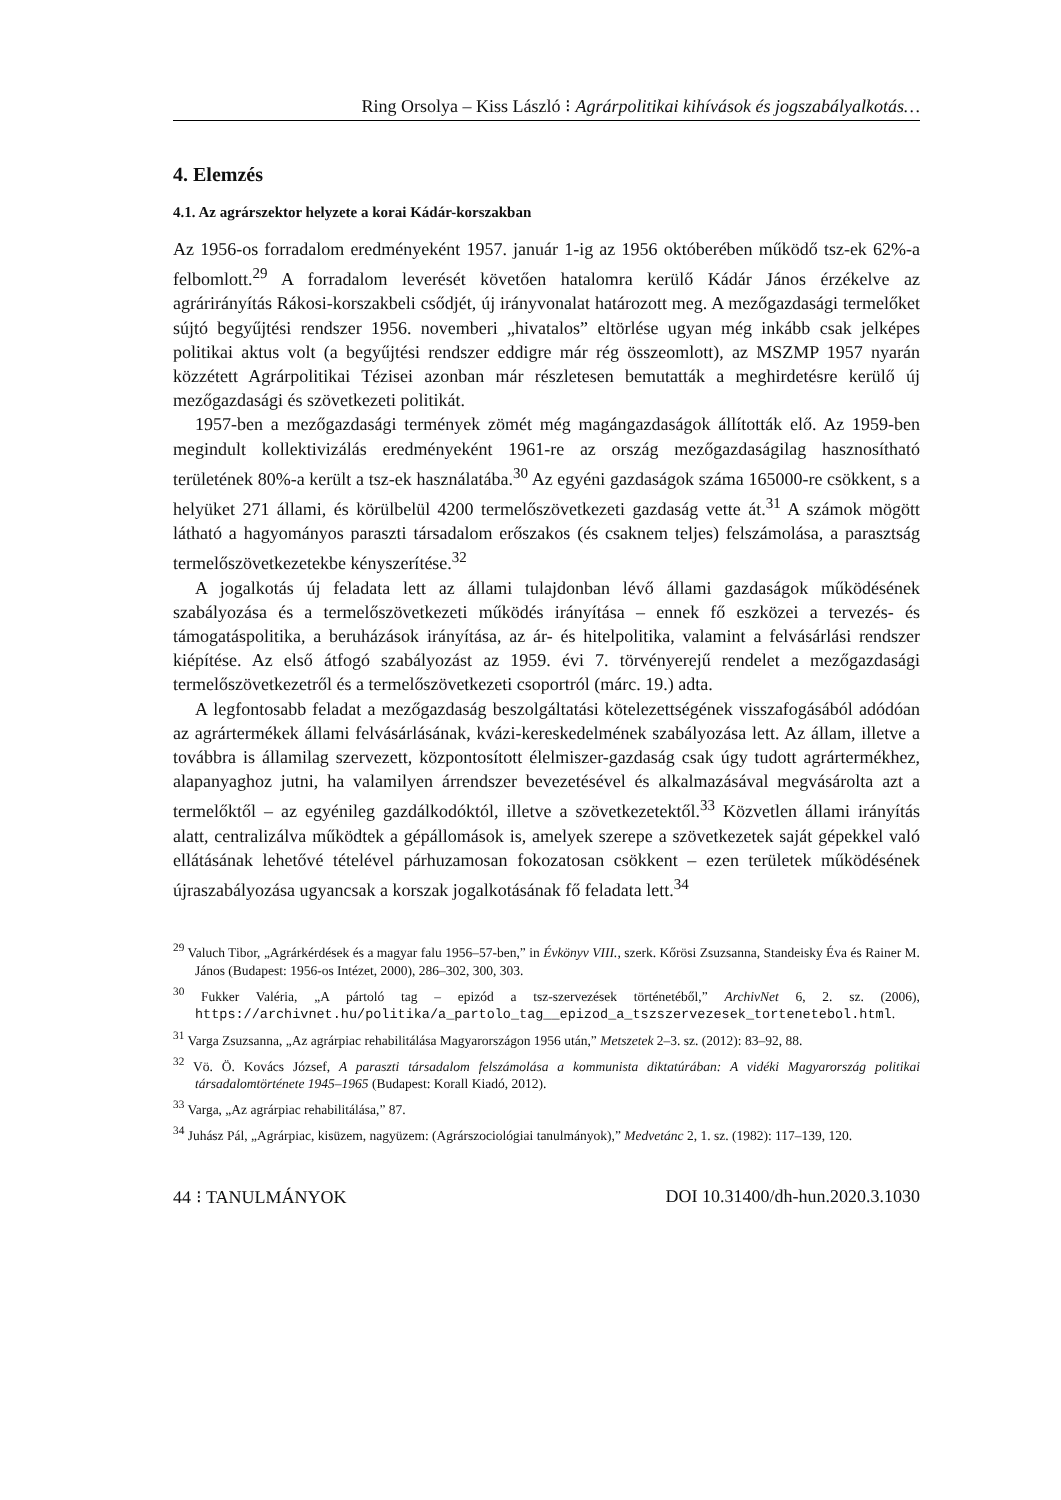Ring Orsolya – Kiss László ⁝ Agrárpolitikai kihívások és jogszabályalkotás…
4. Elemzés
4.1. Az agrárszektor helyzete a korai Kádár-korszakban
Az 1956-os forradalom eredményeként 1957. január 1-ig az 1956 októberében működő tsz-ek 62%-a felbomlott.<sup>29</sup> A forradalom leverését követően hatalomra kerülő Kádár János érzékelve az agrárirányítás Rákosi-korszakbeli csődjét, új irányvonalat határozott meg. A mezőgazdasági termelőket sújtó begyűjtési rendszer 1956. novemberi „hivatalos” eltörlése ugyan még inkább csak jelképes politikai aktus volt (a begyűjtési rendszer eddigre már rég összeomlott), az MSZMP 1957 nyarán közzétett Agrárpolitikai Tézisei azonban már részletesen bemutatták a meghirdetésre kerülő új mezőgazdasági és szövetkezeti politikát.
1957-ben a mezőgazdasági termények zömét még magángazdaságok állították elő. Az 1959-ben megindult kollektivizálás eredményeként 1961-re az ország mezőgazdaságilag hasznosítható területének 80%-a került a tsz-ek használatába.<sup>30</sup> Az egyéni gazdaságok száma 165000-re csökkent, s a helyüket 271 állami, és körülbelül 4200 termelőszövetkezeti gazdaság vette át.<sup>31</sup> A számok mögött látható a hagyományos paraszti társadalom erőszakos (és csaknem teljes) felszámolása, a parasztság termelőszövetkezetekbe kényszerítése.<sup>32</sup>
A jogalkotás új feladata lett az állami tulajdonban lévő állami gazdaságok működésének szabályozása és a termelőszövetkezeti működés irányítása – ennek fő eszközei a tervezés- és támogatáspolitika, a beruházások irányítása, az ár- és hitelpolitika, valamint a felvásárlási rendszer kiépítése. Az első átfogó szabályozást az 1959. évi 7. törvényerejű rendelet a mezőgazdasági termelőszövetkezetről és a termelőszövetkezeti csoportról (márc. 19.) adta.
A legfontosabb feladat a mezőgazdaság beszolgáltatási kötelezettségének visszafogásából adódóan az agrártermékek állami felvásárlásának, kvázi-kereskedelmének szabályozása lett. Az állam, illetve a továbbra is államilag szervezett, központosított élelmiszer-gazdaság csak úgy tudott agrártermékhez, alapanyaghoz jutni, ha valamilyen árrendszer bevezetésével és alkalmazásával megvásárolta azt a termelőktől – az egyénileg gazdálkodóktól, illetve a szövetkezetektől.<sup>33</sup> Közvetlen állami irányítás alatt, centralizálva működtek a gépállomások is, amelyek szerepe a szövetkezetek saját gépekkel való ellátásának lehetővé tételével párhuzamosan fokozatosan csökkent – ezen területek működésének újraszabályozása ugyancsak a korszak jogalkotásának fő feladata lett.<sup>34</sup>
<sup>29</sup> Valuch Tibor, „Agrárkérdések és a magyar falu 1956–57-ben,” in Évkönyv VIII., szerk. Kőrösi Zsuzsanna, Standeisky Éva és Rainer M. János (Budapest: 1956-os Intézet, 2000), 286–302, 300, 303.
<sup>30</sup> Fukker Valéria, „A pártoló tag – epizód a tsz-szervezések történetéből,” ArchivNet 6, 2. sz. (2006), https://archivnet.hu/politika/a_partolo_tag__epizod_a_tszszervezesek_tortenetebol.html.
<sup>31</sup> Varga Zsuzsanna, „Az agrárpiac rehabilitálása Magyarországon 1956 után,” Metszetek 2–3. sz. (2012): 83–92, 88.
<sup>32</sup> Vö. Ö. Kovács József, A paraszti társadalom felszámolása a kommunista diktatúrában: A vidéki Magyarország politikai társadalomtörténete 1945–1965 (Budapest: Korall Kiadó, 2012).
<sup>33</sup> Varga, „Az agrárpiac rehabilitálása,” 87.
<sup>34</sup> Juhász Pál, „Agrárpiac, kisüzem, nagyüzem: (Agrárszociológiai tanulmányok),” Medvetánc 2, 1. sz. (1982): 117–139, 120.
44 ⁝ TANULMÁNYOK DOI 10.31400/dh-hun.2020.3.1030